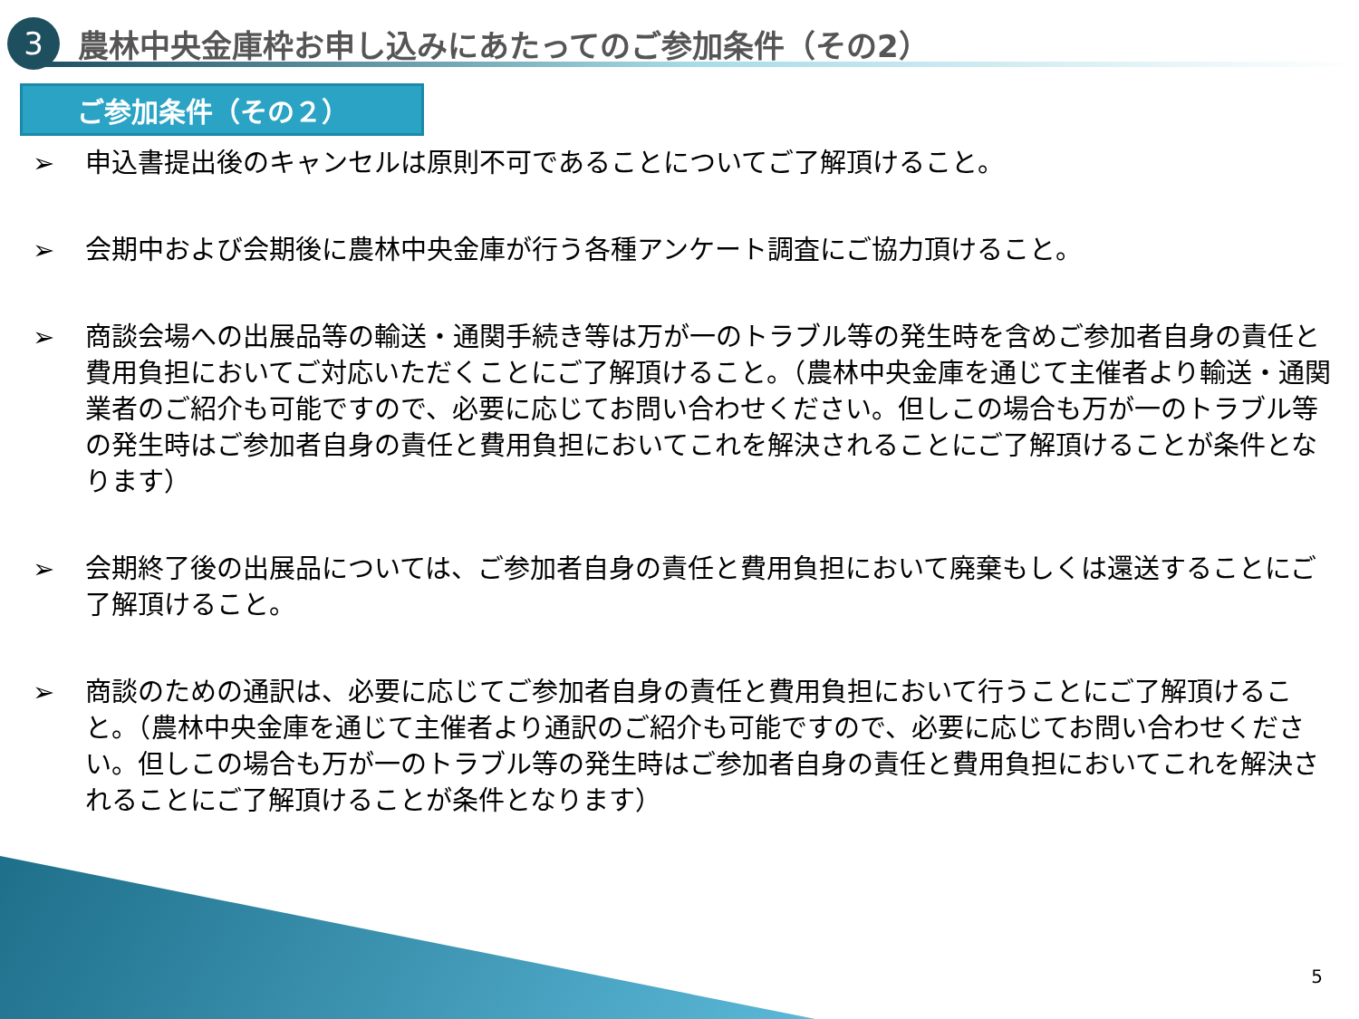3
農林中央金庫枠お申し込みにあたってのご参加条件（その2）
ご参加条件（その２）
➢ 申込書提出後のキャンセルは原則不可であることについてご了解頂けること。
➢ 会期中および会期後に農林中央金庫が行う各種アンケート調査にご協力頂けること。
➢ 商談会場への出展品等の輸送・通関手続き等は万が一のトラブル等の発生時を含めご参加者自身の責任と費用負担においてご対応いただくことにご了解頂けること。（農林中央金庫を通じて主催者より輸送・通関業者のご紹介も可能ですので、必要に応じてお問い合わせください。但しこの場合も万が一のトラブル等の発生時はご参加者自身の責任と費用負担においてこれを解決されることにご了解頂けることが条件となります）
➢ 会期終了後の出展品については、ご参加者自身の責任と費用負担において廃棄もしくは還送することにご了解頂けること。
➢ 商談のための通訳は、必要に応じてご参加者自身の責任と費用負担において行うことにご了解頂けること。（農林中央金庫を通じて主催者より通訳のご紹介も可能ですので、必要に応じてお問い合わせください。但しこの場合も万が一のトラブル等の発生時はご参加者自身の責任と費用負担においてこれを解決されることにご了解頂けることが条件となります）
5